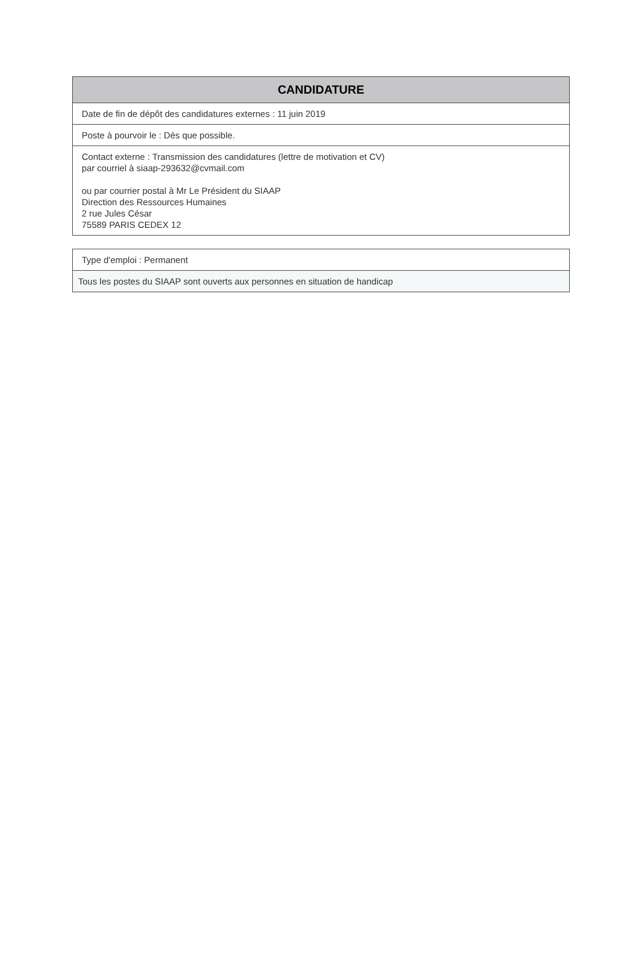| CANDIDATURE |
| --- |
| Date de fin de dépôt des candidatures externes : 11 juin 2019 |
| Poste à pourvoir le : Dès que possible. |
| Contact externe : Transmission des candidatures (lettre de motivation et CV) par courriel à siaap-293632@cvmail.com ou par courrier postal à Mr Le Président du SIAAP Direction des Ressources Humaines 2 rue Jules César 75589 PARIS CEDEX 12 |
| Type d'emploi : Permanent |
| Tous les postes du SIAAP sont ouverts aux personnes en situation de handicap |